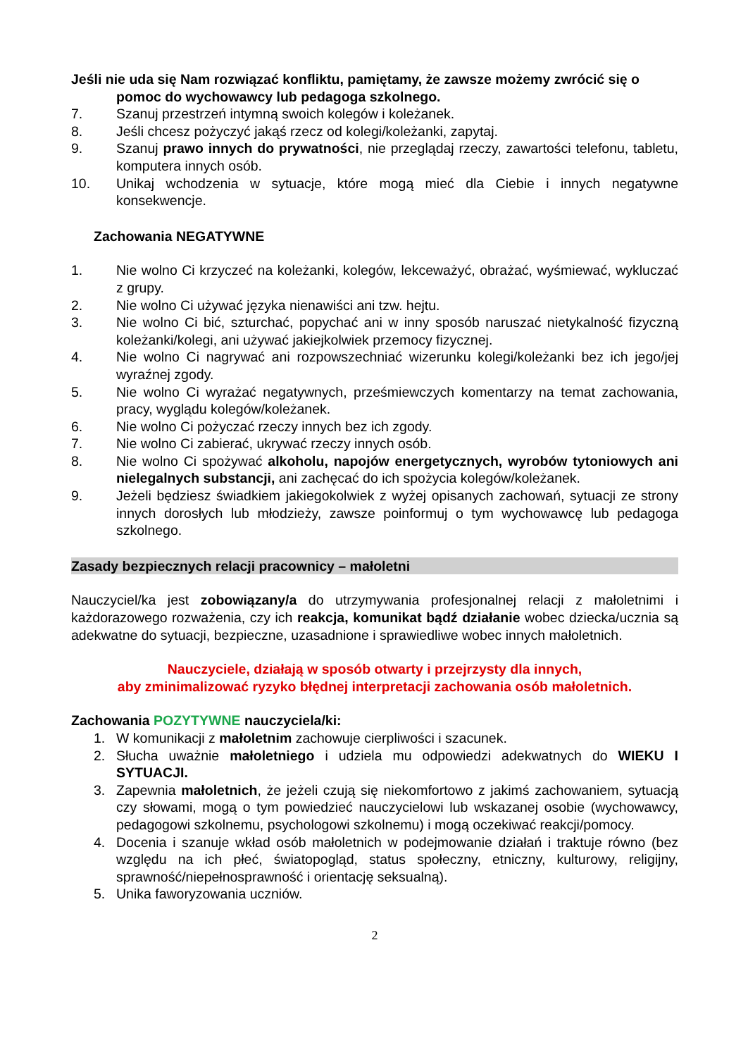Jeśli nie uda się Nam rozwiązać konfliktu, pamiętamy, że zawsze możemy zwrócić się o pomoc do wychowawcy lub pedagoga szkolnego.
7. Szanuj przestrzeń intymną swoich kolegów i koleżanek.
8. Jeśli chcesz pożyczyć jakąś rzecz od kolegi/koleżanki, zapytaj.
9. Szanuj prawo innych do prywatności, nie przeglądaj rzeczy, zawartości telefonu, tabletu, komputera innych osób.
10. Unikaj wchodzenia w sytuacje, które mogą mieć dla Ciebie i innych negatywne konsekwencje.
Zachowania NEGATYWNE
1. Nie wolno Ci krzyczeć na koleżanki, kolegów, lekceważyć, obrażać, wyśmiewać, wykluczać z grupy.
2. Nie wolno Ci używać języka nienawiści ani tzw. hejtu.
3. Nie wolno Ci bić, szturchać, popychać ani w inny sposób naruszać nietykalność fizyczną koleżanki/kolegi, ani używać jakiejkolwiek przemocy fizycznej.
4. Nie wolno Ci nagrywać ani rozpowszechniać wizerunku kolegi/koleżanki bez ich jego/jej wyraźnej zgody.
5. Nie wolno Ci wyrażać negatywnych, prześmiewczych komentarzy na temat zachowania, pracy, wyglądu kolegów/koleżanek.
6. Nie wolno Ci pożyczać rzeczy innych bez ich zgody.
7. Nie wolno Ci zabierać, ukrywać rzeczy innych osób.
8. Nie wolno Ci spożywać alkoholu, napojów energetycznych, wyrobów tytoniowych ani nielegalnych substancji, ani zachęcać do ich spożycia kolegów/koleżanek.
9. Jeżeli będziesz świadkiem jakiegokolwiek z wyżej opisanych zachowań, sytuacji ze strony innych dorosłych lub młodzieży, zawsze poinformuj o tym wychowawcę lub pedagoga szkolnego.
Zasady bezpiecznych relacji pracownicy – małoletni
Nauczyciel/ka jest zobowiązany/a do utrzymywania profesjonalnej relacji z małoletnimi i każdorazowego rozważenia, czy ich reakcja, komunikat bądź działanie wobec dziecka/ucznia są adekwatne do sytuacji, bezpieczne, uzasadnione i sprawiedliwe wobec innych małoletnich.
Nauczyciele, działają w sposób otwarty i przejrzysty dla innych,
aby zminimalizować ryzyko błędnej interpretacji zachowania osób małoletnich.
Zachowania POZYTYWNE nauczyciela/ki:
1. W komunikacji z małoletnim zachowuje cierpliwości i szacunek.
2. Słucha uważnie małoletniego i udziela mu odpowiedzi adekwatnych do WIEKU I SYTUACJI.
3. Zapewnia małoletnich, że jeżeli czują się niekomfortowo z jakimś zachowaniem, sytuacją czy słowami, mogą o tym powiedzieć nauczycielowi lub wskazanej osobie (wychowawcy, pedagogowi szkolnemu, psychologowi szkolnemu) i mogą oczekiwać reakcji/pomocy.
4. Docenia i szanuje wkład osób małoletnich w podejmowanie działań i traktuje równo (bez względu na ich płeć, światopogląd, status społeczny, etniczny, kulturowy, religijny, sprawność/niepełnosprawność i orientację seksualną).
5. Unika faworyzowania uczniów.
2